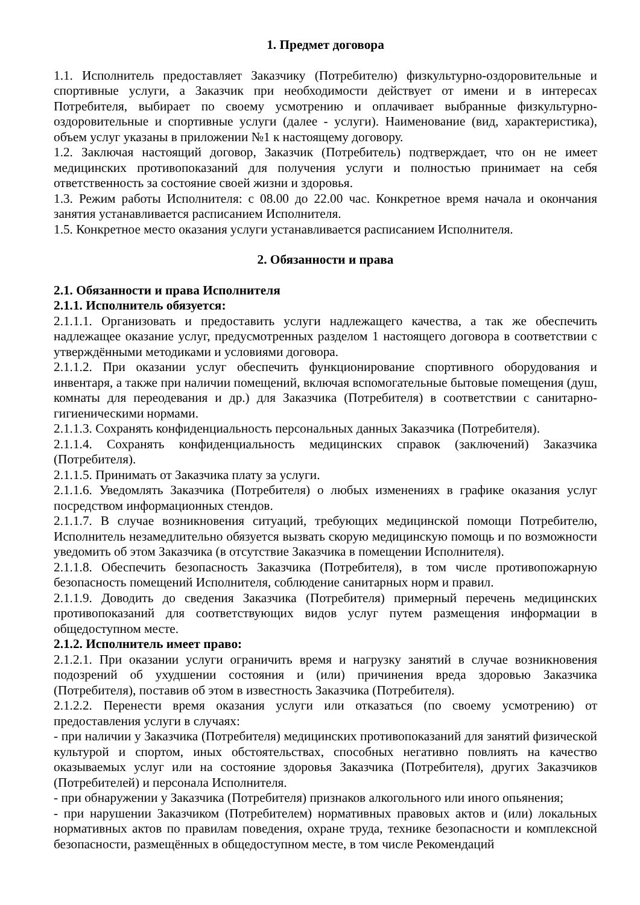1. Предмет договора
1.1. Исполнитель предоставляет Заказчику (Потребителю) физкультурно-оздоровительные и спортивные услуги, а Заказчик при необходимости действует от имени и в интересах Потребителя, выбирает по своему усмотрению и оплачивает выбранные физкультурно-оздоровительные и спортивные услуги (далее - услуги). Наименование (вид, характеристика), объем услуг указаны в приложении №1 к настоящему договору.
1.2. Заключая настоящий договор, Заказчик (Потребитель) подтверждает, что он не имеет медицинских противопоказаний для получения услуги и полностью принимает на себя ответственность за состояние своей жизни и здоровья.
1.3. Режим работы Исполнителя: с 08.00 до 22.00 час. Конкретное время начала и окончания занятия устанавливается расписанием Исполнителя.
1.5. Конкретное место оказания услуги устанавливается расписанием Исполнителя.
2. Обязанности и права
2.1. Обязанности и права Исполнителя
2.1.1. Исполнитель обязуется:
2.1.1.1. Организовать и предоставить услуги надлежащего качества, а так же обеспечить надлежащее оказание услуг, предусмотренных разделом 1 настоящего договора в соответствии с утверждёнными методиками и условиями договора.
2.1.1.2. При оказании услуг обеспечить функционирование спортивного оборудования и инвентаря, а также при наличии помещений, включая вспомогательные бытовые помещения (душ, комнаты для переодевания и др.) для Заказчика (Потребителя) в соответствии с санитарно-гигиеническими нормами.
2.1.1.3. Сохранять конфиденциальность персональных данных Заказчика (Потребителя).
2.1.1.4. Сохранять конфиденциальность медицинских справок (заключений) Заказчика (Потребителя).
2.1.1.5. Принимать от Заказчика плату за услуги.
2.1.1.6. Уведомлять Заказчика (Потребителя) о любых изменениях в графике оказания услуг посредством информационных стендов.
2.1.1.7. В случае возникновения ситуаций, требующих медицинской помощи Потребителю, Исполнитель незамедлительно обязуется вызвать скорую медицинскую помощь и по возможности уведомить об этом Заказчика (в отсутствие Заказчика в помещении Исполнителя).
2.1.1.8. Обеспечить безопасность Заказчика (Потребителя), в том числе противопожарную безопасность помещений Исполнителя, соблюдение санитарных норм и правил.
2.1.1.9. Доводить до сведения Заказчика (Потребителя) примерный перечень медицинских противопоказаний для соответствующих видов услуг путем размещения информации в общедоступном месте.
2.1.2. Исполнитель имеет право:
2.1.2.1. При оказании услуги ограничить время и нагрузку занятий в случае возникновения подозрений об ухудшении состояния и (или) причинения вреда здоровью Заказчика (Потребителя), поставив об этом в известность Заказчика (Потребителя).
2.1.2.2. Перенести время оказания услуги или отказаться (по своему усмотрению) от предоставления услуги в случаях:
- при наличии у Заказчика (Потребителя) медицинских противопоказаний для занятий физической культурой и спортом, иных обстоятельствах, способных негативно повлиять на качество оказываемых услуг или на состояние здоровья Заказчика (Потребителя), других Заказчиков (Потребителей) и персонала Исполнителя.
- при обнаружении у Заказчика (Потребителя) признаков алкогольного или иного опьянения;
- при нарушении Заказчиком (Потребителем) нормативных правовых актов и (или) локальных нормативных актов по правилам поведения, охране труда, технике безопасности и комплексной безопасности, размещённых в общедоступном месте, в том числе Рекомендаций